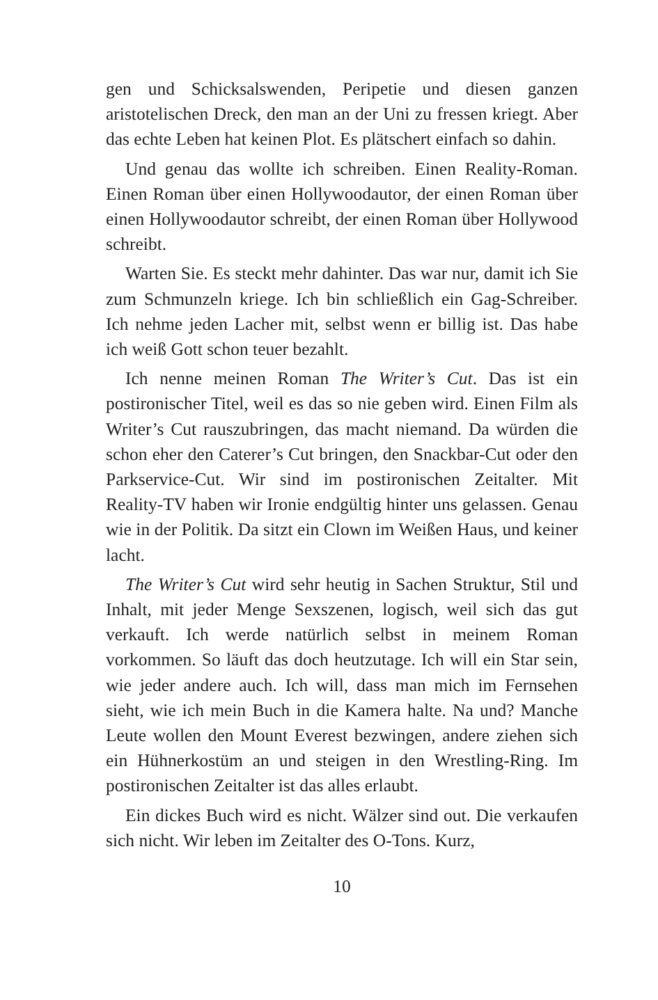gen und Schicksalswenden, Peripetie und diesen ganzen aristotelischen Dreck, den man an der Uni zu fressen kriegt. Aber das echte Leben hat keinen Plot. Es plätschert einfach so dahin.
Und genau das wollte ich schreiben. Einen Reality-Roman. Einen Roman über einen Hollywoodautor, der einen Roman über einen Hollywoodautor schreibt, der einen Roman über Hollywood schreibt.
Warten Sie. Es steckt mehr dahinter. Das war nur, damit ich Sie zum Schmunzeln kriege. Ich bin schließlich ein Gag-Schreiber. Ich nehme jeden Lacher mit, selbst wenn er billig ist. Das habe ich weiß Gott schon teuer bezahlt.
Ich nenne meinen Roman The Writer’s Cut. Das ist ein postironischer Titel, weil es das so nie geben wird. Einen Film als Writer’s Cut rauszubringen, das macht niemand. Da würden die schon eher den Caterer’s Cut bringen, den Snackbar-Cut oder den Parkservice-Cut. Wir sind im postironischen Zeitalter. Mit Reality-TV haben wir Ironie endgültig hinter uns gelassen. Genau wie in der Politik. Da sitzt ein Clown im Weißen Haus, und keiner lacht.
The Writer’s Cut wird sehr heutig in Sachen Struktur, Stil und Inhalt, mit jeder Menge Sexszenen, logisch, weil sich das gut verkauft. Ich werde natürlich selbst in meinem Roman vorkommen. So läuft das doch heutzutage. Ich will ein Star sein, wie jeder andere auch. Ich will, dass man mich im Fernsehen sieht, wie ich mein Buch in die Kamera halte. Na und? Manche Leute wollen den Mount Everest bezwingen, andere ziehen sich ein Hühnerkostüm an und steigen in den Wrestling-Ring. Im postironischen Zeitalter ist das alles erlaubt.
Ein dickes Buch wird es nicht. Wälzer sind out. Die verkaufen sich nicht. Wir leben im Zeitalter des O-Tons. Kurz,
10